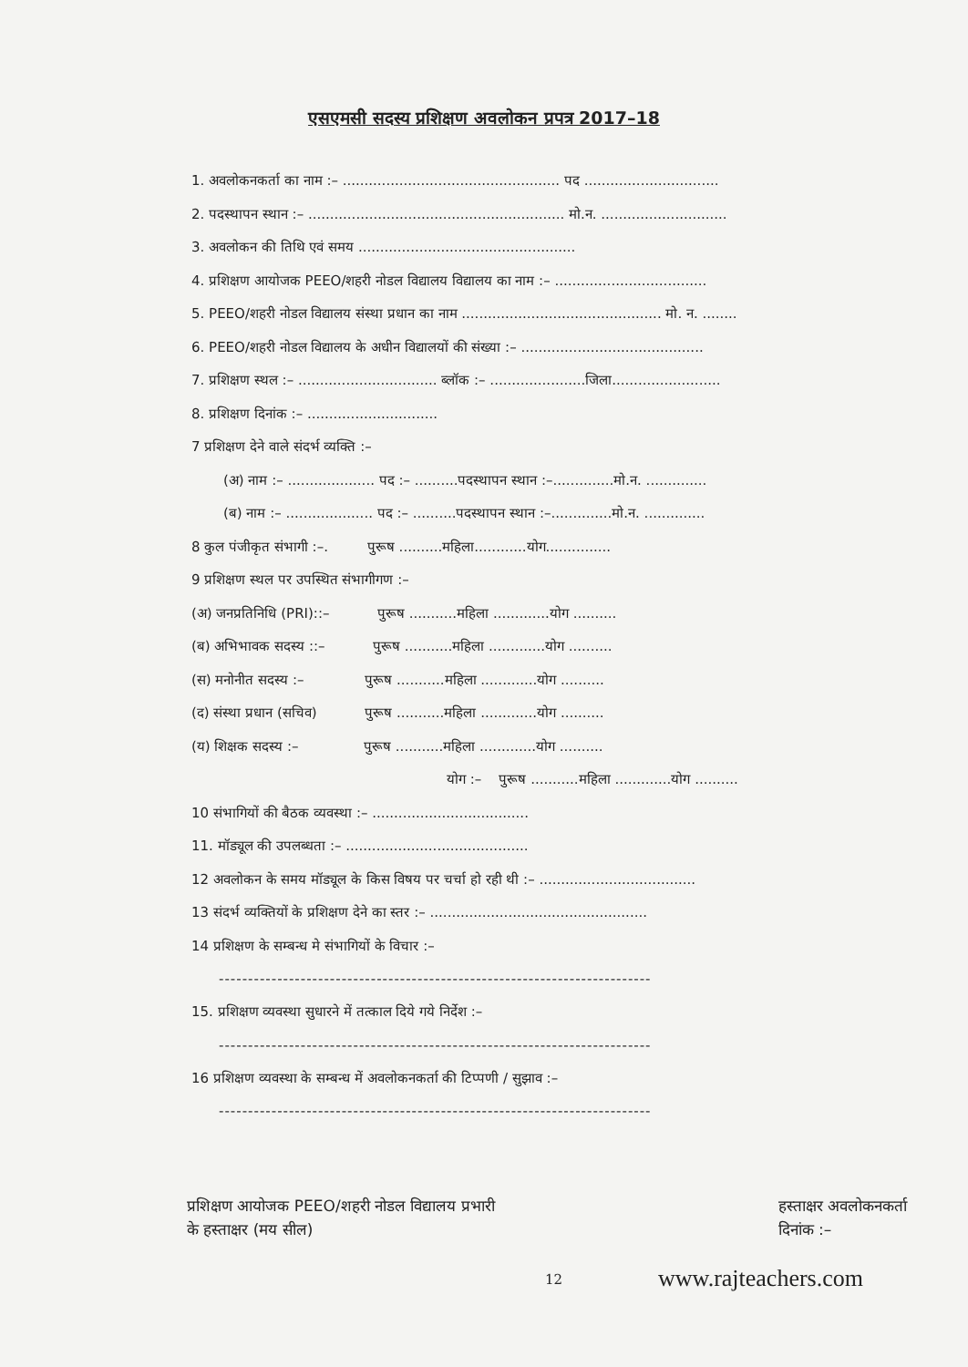एसएमसी सदस्य प्रशिक्षण अवलोकन प्रपत्र 2017–18
1. अवलोकनकर्ता का नाम :– .................................................. पद ...............................
2. पदस्थापन स्थान :– ........................................................... मो.न. .............................
3. अवलोकन की तिथि एवं समय ..................................................
4. प्रशिक्षण आयोजक PEEO/शहरी नोडल विद्यालय विद्यालय का नाम :– ...................................
5. PEEO/शहरी नोडल विद्यालय संस्था प्रधान का नाम .............................................. मो. न. ........
6. PEEO/शहरी नोडल विद्यालय के अधीन विद्यालयों की संख्या :– ..........................................
7. प्रशिक्षण स्थल :– ................................ ब्लॉक :– ......................जिला.........................
8. प्रशिक्षण दिनांक :– ..............................
7 प्रशिक्षण देने वाले संदर्भ व्यक्ति :–
(अ) नाम :– .................... पद :– ..........पदस्थापन स्थान :–..............मो.न. ..............
(ब) नाम :– .................... पद :– ..........पदस्थापन स्थान :–..............मो.न. ..............
8 कुल पंजीकृत संभागी :–. पुरूष ..........महिला............योग...............
9 प्रशिक्षण स्थल पर उपस्थित संभागीगण :–
(अ) जनप्रतिनिधि (PRI)::– पुरूष ...........महिला .............योग ..........
(ब) अभिभावक सदस्य ::– पुरूष ...........महिला .............योग ..........
(स) मनोनीत सदस्य :– पुरूष ...........महिला .............योग ..........
(द) संस्था प्रधान (सचिव) पुरूष ...........महिला .............योग ..........
(य) शिक्षक सदस्य :– पुरूष ...........महिला .............योग ..........
योग :– पुरूष ...........महिला .............योग ..........
10 संभागियों की बैठक व्यवस्था :– ....................................
11. मॉड्यूल की उपलब्धता :– ..........................................
12 अवलोकन के समय मॉड्यूल के किस विषय पर चर्चा हो रही थी :– ....................................
13 संदर्भ व्यक्तियों के प्रशिक्षण देने का स्तर :– ..................................................
14 प्रशिक्षण के सम्बन्ध मे संभागियों के विचार :–
--------------------------------------------------------------------------
15. प्रशिक्षण व्यवस्था सुधारने में तत्काल दिये गये निर्देश :–
--------------------------------------------------------------------------
16 प्रशिक्षण व्यवस्था के सम्बन्ध में अवलोकनकर्ता की टिप्पणी / सुझाव :–
--------------------------------------------------------------------------
प्रशिक्षण आयोजक PEEO/शहरी नोडल विद्यालय प्रभारी
के हस्ताक्षर (मय सील)
हस्ताक्षर अवलोकनकर्ता
दिनांक :–
12 www.rajteachers.com